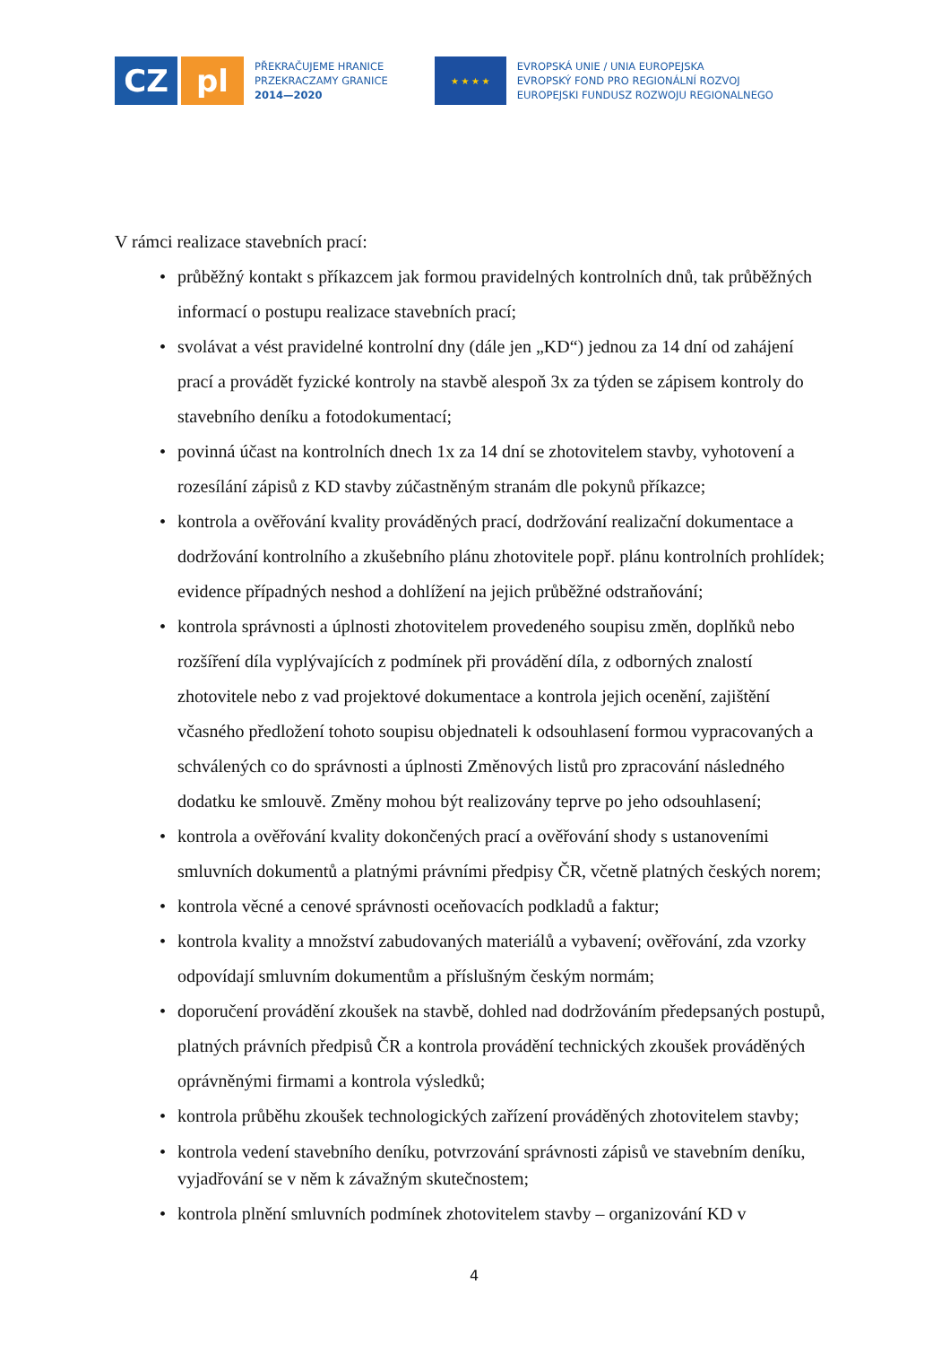CZ pl
PŘEKRAČUJEME HRANICE
PRZEKRACZAMY GRANICE
2014—2020
★ ★ ★ ★
EVROPSKÁ UNIE / UNIA EUROPEJSKA
EVROPSKÝ FOND PRO REGIONÁLNÍ ROZVOJ
EUROPEJSKI FUNDUSZ ROZWOJU REGIONALNEGO
V rámci realizace stavebních prací:
• průběžný kontakt s příkazcem jak formou pravidelných kontrolních dnů, tak průběžných informací o postupu realizace stavebních prací;
• svolávat a vést pravidelné kontrolní dny (dále jen „KD“) jednou za 14 dní od zahájení prací a provádět fyzické kontroly na stavbě alespoň 3x za týden se zápisem kontroly do stavebního deníku a fotodokumentací;
• povinná účast na kontrolních dnech 1x za 14 dní se zhotovitelem stavby, vyhotovení a rozesílání zápisů z KD stavby zúčastněným stranám dle pokynů příkazce;
• kontrola a ověřování kvality prováděných prací, dodržování realizační dokumentace a dodržování kontrolního a zkušebního plánu zhotovitele popř. plánu kontrolních prohlídek; evidence případných neshod a dohlížení na jejich průběžné odstraňování;
• kontrola správnosti a úplnosti zhotovitelem provedeného soupisu změn, doplňků nebo rozšíření díla vyplývajících z podmínek při provádění díla, z odborných znalostí zhotovitele nebo z vad projektové dokumentace a kontrola jejich ocenění, zajištění včasného předložení tohoto soupisu objednateli k odsouhlasení formou vypracovaných a schválených co do správnosti a úplnosti Změnových listů pro zpracování následného dodatku ke smlouvě. Změny mohou být realizovány teprve po jeho odsouhlasení;
• kontrola a ověřování kvality dokončených prací a ověřování shody s ustanoveními smluvních dokumentů a platnými právními předpisy ČR, včetně platných českých norem;
• kontrola věcné a cenové správnosti oceňovacích podkladů a faktur;
• kontrola kvality a množství zabudovaných materiálů a vybavení; ověřování, zda vzorky odpovídají smluvním dokumentům a příslušným českým normám;
• doporučení provádění zkoušek na stavbě, dohled nad dodržováním předepsaných postupů, platných právních předpisů ČR a kontrola provádění technických zkoušek prováděných oprávněnými firmami a kontrola výsledků;
• kontrola průběhu zkoušek technologických zařízení prováděných zhotovitelem stavby;
• kontrola vedení stavebního deníku, potvrzování správnosti zápisů ve stavebním deníku, vyjadřování se v něm k závažným skutečnostem;
• kontrola plnění smluvních podmínek zhotovitelem stavby – organizování KD v
4